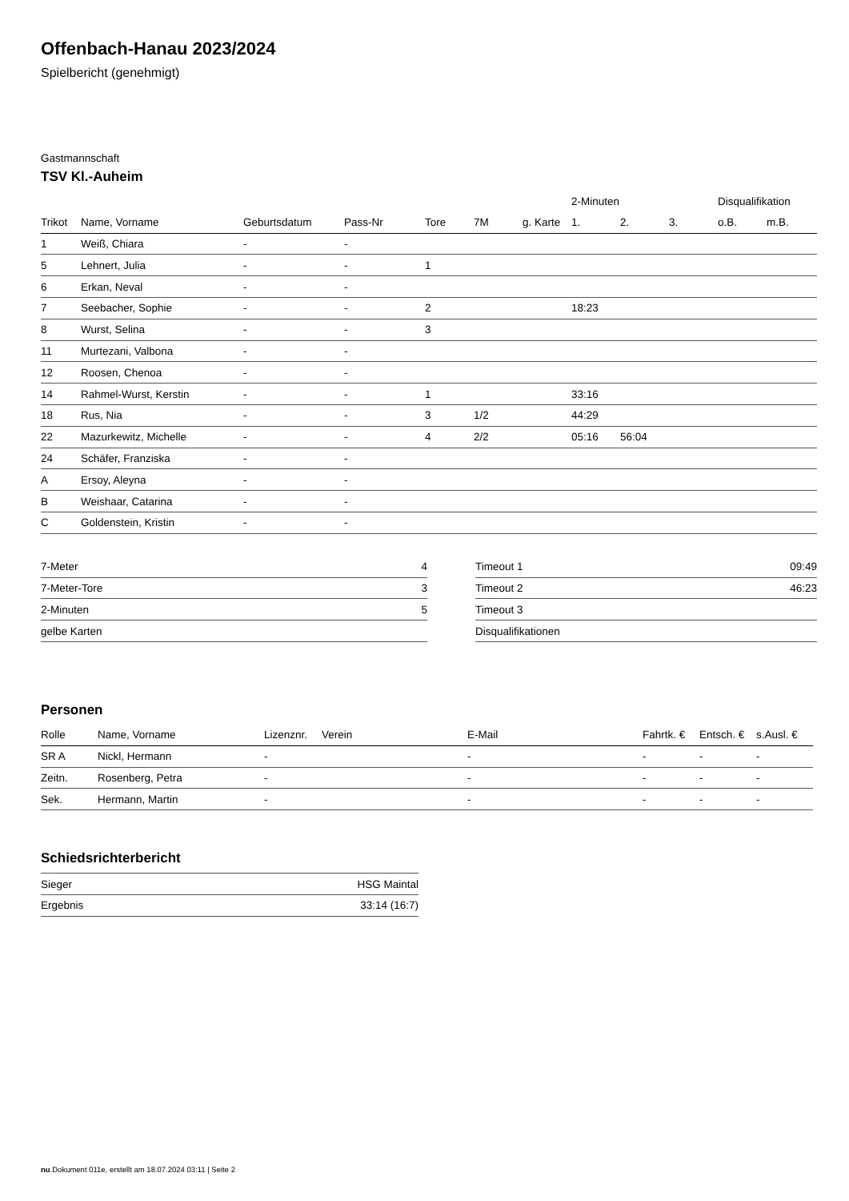Offenbach-Hanau 2023/2024
Spielbericht (genehmigt)
Gastmannschaft
TSV Kl.-Auheim
| | | | | | | | 2-Minuten | | | Disqualifikation | |
| --- | --- | --- | --- | --- | --- | --- | --- | --- | --- | --- | --- |
| Trikot | Name, Vorname | Geburtsdatum | Pass-Nr | Tore | 7M | g. Karte | 1. | 2. | 3. | o.B. | m.B. |
| 1 | Weiß, Chiara | - | - | | | | | | | | |
| 5 | Lehnert, Julia | - | - | 1 | | | | | | | |
| 6 | Erkan, Neval | - | - | | | | | | | | |
| 7 | Seebacher, Sophie | - | - | 2 | | | 18:23 | | | | |
| 8 | Wurst, Selina | - | - | 3 | | | | | | | |
| 11 | Murtezani, Valbona | - | - | | | | | | | | |
| 12 | Roosen, Chenoa | - | - | | | | | | | | |
| 14 | Rahmel-Wurst, Kerstin | - | - | 1 | | | 33:16 | | | | |
| 18 | Rus, Nia | - | - | 3 | 1/2 | | 44:29 | | | | |
| 22 | Mazurkewitz, Michelle | - | - | 4 | 2/2 | | 05:16 | 56:04 | | | |
| 24 | Schäfer, Franziska | - | - | | | | | | | | |
| A | Ersoy, Aleyna | - | - | | | | | | | | |
| B | Weishaar, Catarina | - | - | | | | | | | | |
| C | Goldenstein, Kristin | - | - | | | | | | | | |
| 7-Meter | 4 |
| 7-Meter-Tore | 3 |
| 2-Minuten | 5 |
| gelbe Karten | |
| Timeout 1 | 09:49 |
| Timeout 2 | 46:23 |
| Timeout 3 | |
| Disqualifikationen | |
Personen
| Rolle | Name, Vorname | Lizenznr. | Verein | E-Mail | Fahrtk. € | Entsch. € | s.Ausl. € |
| --- | --- | --- | --- | --- | --- | --- | --- |
| SR A | Nickl, Hermann | - | | - | - | - | - |
| Zeitn. | Rosenberg, Petra | - | | - | - | - | - |
| Sek. | Hermann, Martin | - | | - | - | - | - |
Schiedsrichterbericht
| Sieger | HSG Maintal |
| Ergebnis | 33:14 (16:7) |
nu.Dokument 011e, erstellt am 18.07.2024 03:11 | Seite 2